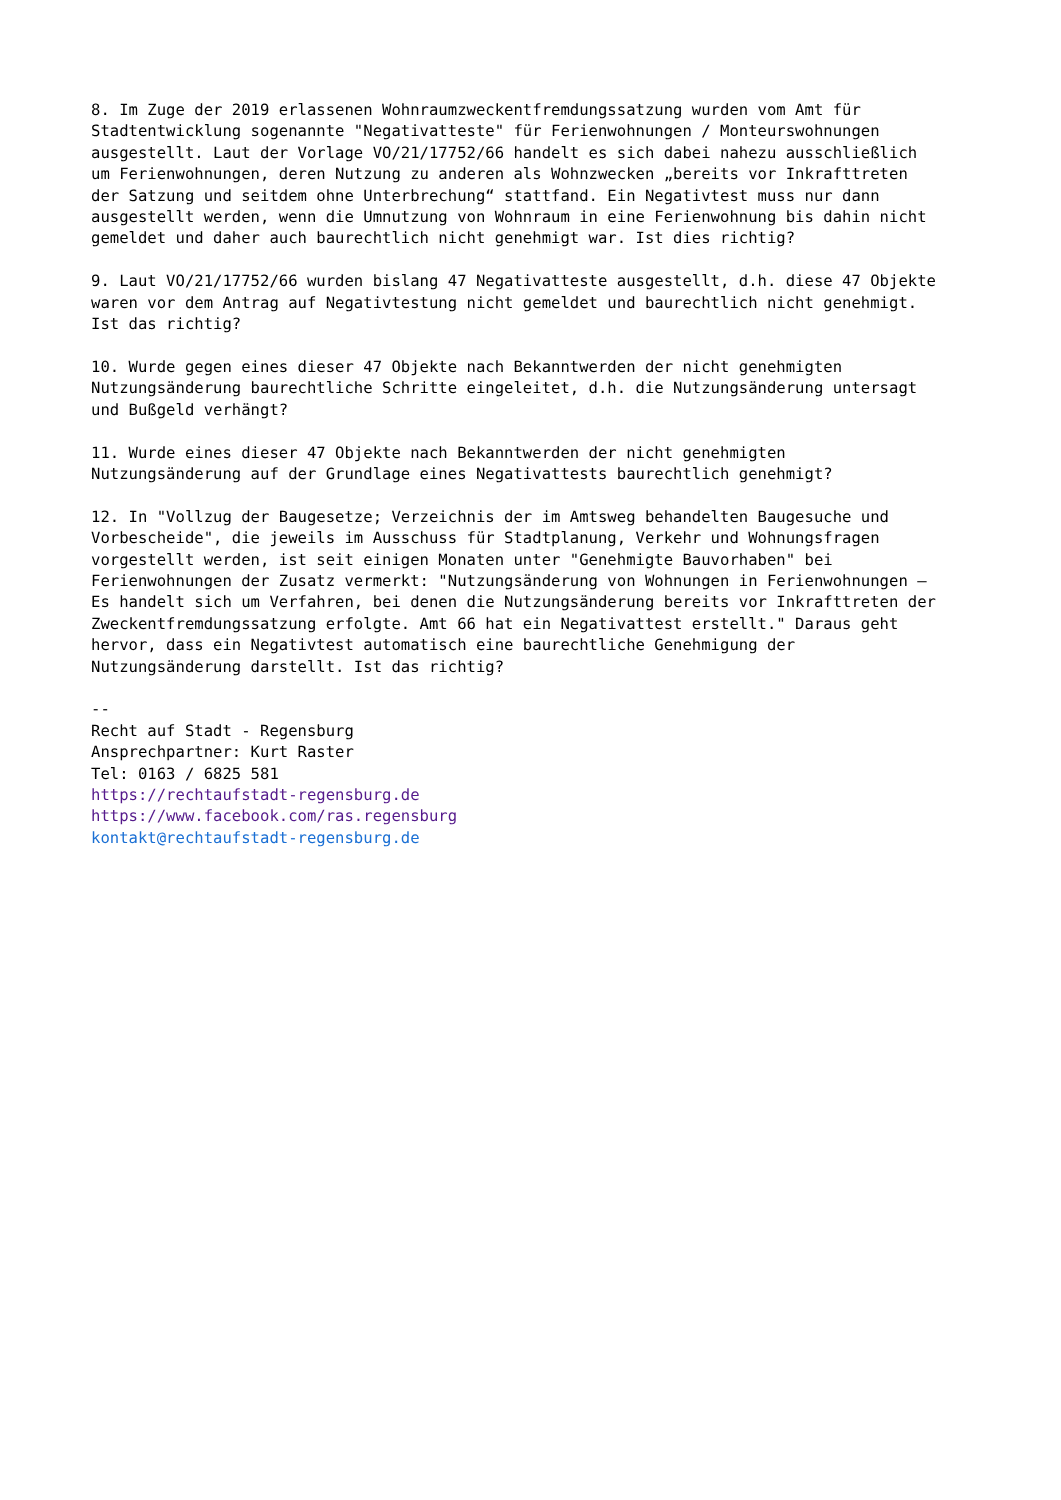8. Im Zuge der 2019 erlassenen Wohnraumzweckentfremdungssatzung wurden vom Amt für
Stadtentwicklung sogenannte "Negativatteste" für Ferienwohnungen / Monteurswohnungen
ausgestellt. Laut der Vorlage VO/21/17752/66 handelt es sich dabei nahezu ausschließlich
um Ferienwohnungen, deren Nutzung zu anderen als Wohnzwecken „bereits vor Inkrafttreten
der Satzung und seitdem ohne Unterbrechung“ stattfand. Ein Negativtest muss nur dann
ausgestellt werden, wenn die Umnutzung von Wohnraum in eine Ferienwohnung bis dahin nicht
gemeldet und daher auch baurechtlich nicht genehmigt war. Ist dies richtig?

9. Laut VO/21/17752/66 wurden bislang 47 Negativatteste ausgestellt, d.h. diese 47 Objekte
waren vor dem Antrag auf Negativtestung nicht gemeldet und baurechtlich nicht genehmigt.
Ist das richtig?

10. Wurde gegen eines dieser 47 Objekte nach Bekanntwerden der nicht genehmigten
Nutzungsänderung baurechtliche Schritte eingeleitet, d.h. die Nutzungsänderung untersagt
und Bußgeld verhängt?

11. Wurde eines dieser 47 Objekte nach Bekanntwerden der nicht genehmigten
Nutzungsänderung auf der Grundlage eines Negativattests baurechtlich genehmigt?

12. In "Vollzug der Baugesetze; Verzeichnis der im Amtsweg behandelten Baugesuche und
Vorbescheide", die jeweils im Ausschuss für Stadtplanung, Verkehr und Wohnungsfragen
vorgestellt werden, ist seit einigen Monaten unter "Genehmigte Bauvorhaben" bei
Ferienwohnungen der Zusatz vermerkt: "Nutzungsänderung von Wohnungen in Ferienwohnungen –
Es handelt sich um Verfahren, bei denen die Nutzungsänderung bereits vor Inkrafttreten der
Zweckentfremdungssatzung erfolgte. Amt 66 hat ein Negativattest erstellt." Daraus geht
hervor, dass ein Negativtest automatisch eine baurechtliche Genehmigung der
Nutzungsänderung darstellt. Ist das richtig?

--
Recht auf Stadt - Regensburg
Ansprechpartner: Kurt Raster
Tel: 0163 / 6825 581
https://rechtaufstadt-regensburg.de
https://www.facebook.com/ras.regensburg
kontakt@rechtaufstadt-regensburg.de